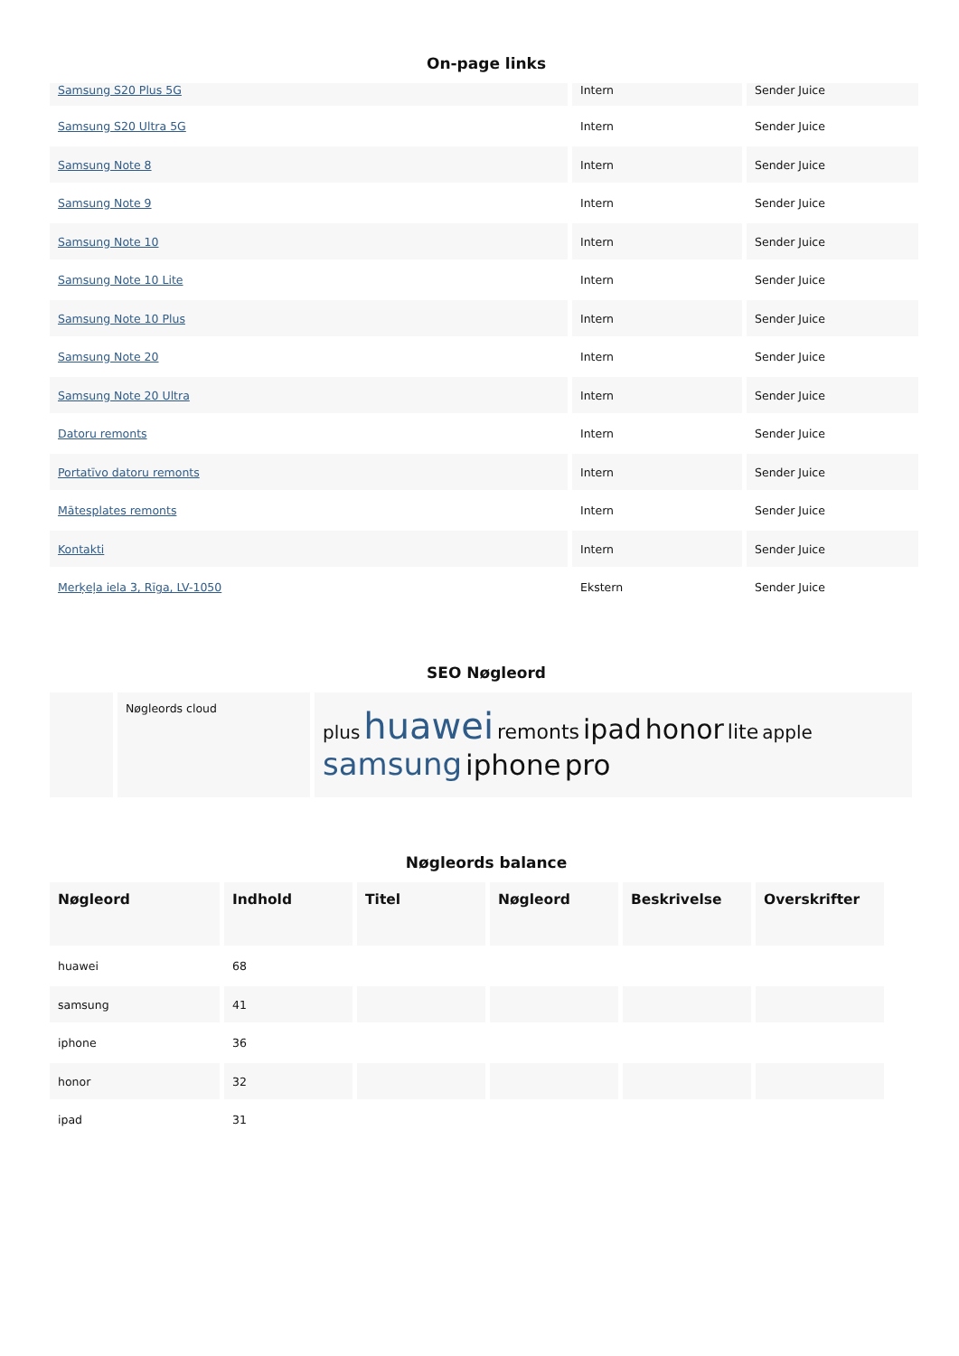On-page links
| Samsung S20 Plus 5G | Intern | Sender Juice |
| Samsung S20 Ultra 5G | Intern | Sender Juice |
| Samsung Note 8 | Intern | Sender Juice |
| Samsung Note 9 | Intern | Sender Juice |
| Samsung Note 10 | Intern | Sender Juice |
| Samsung Note 10 Lite | Intern | Sender Juice |
| Samsung Note 10 Plus | Intern | Sender Juice |
| Samsung Note 20 | Intern | Sender Juice |
| Samsung Note 20 Ultra | Intern | Sender Juice |
| Datoru remonts | Intern | Sender Juice |
| Portatīvo datoru remonts | Intern | Sender Juice |
| Mātesplates remonts | Intern | Sender Juice |
| Kontakti | Intern | Sender Juice |
| Merķeļa iela 3, Rīga, LV-1050 | Ekstern | Sender Juice |
SEO Nøgleord
| | Nøgleords cloud | plus huawei remonts ipad honor lite apple samsung iphone pro |
Nøgleords balance
| Nøgleord | Indhold | Titel | Nøgleord | Beskrivelse | Overskrifter |
| --- | --- | --- | --- | --- | --- |
| huawei | 68 | | | | |
| samsung | 41 | | | | |
| iphone | 36 | | | | |
| honor | 32 | | | | |
| ipad | 31 | | | | |